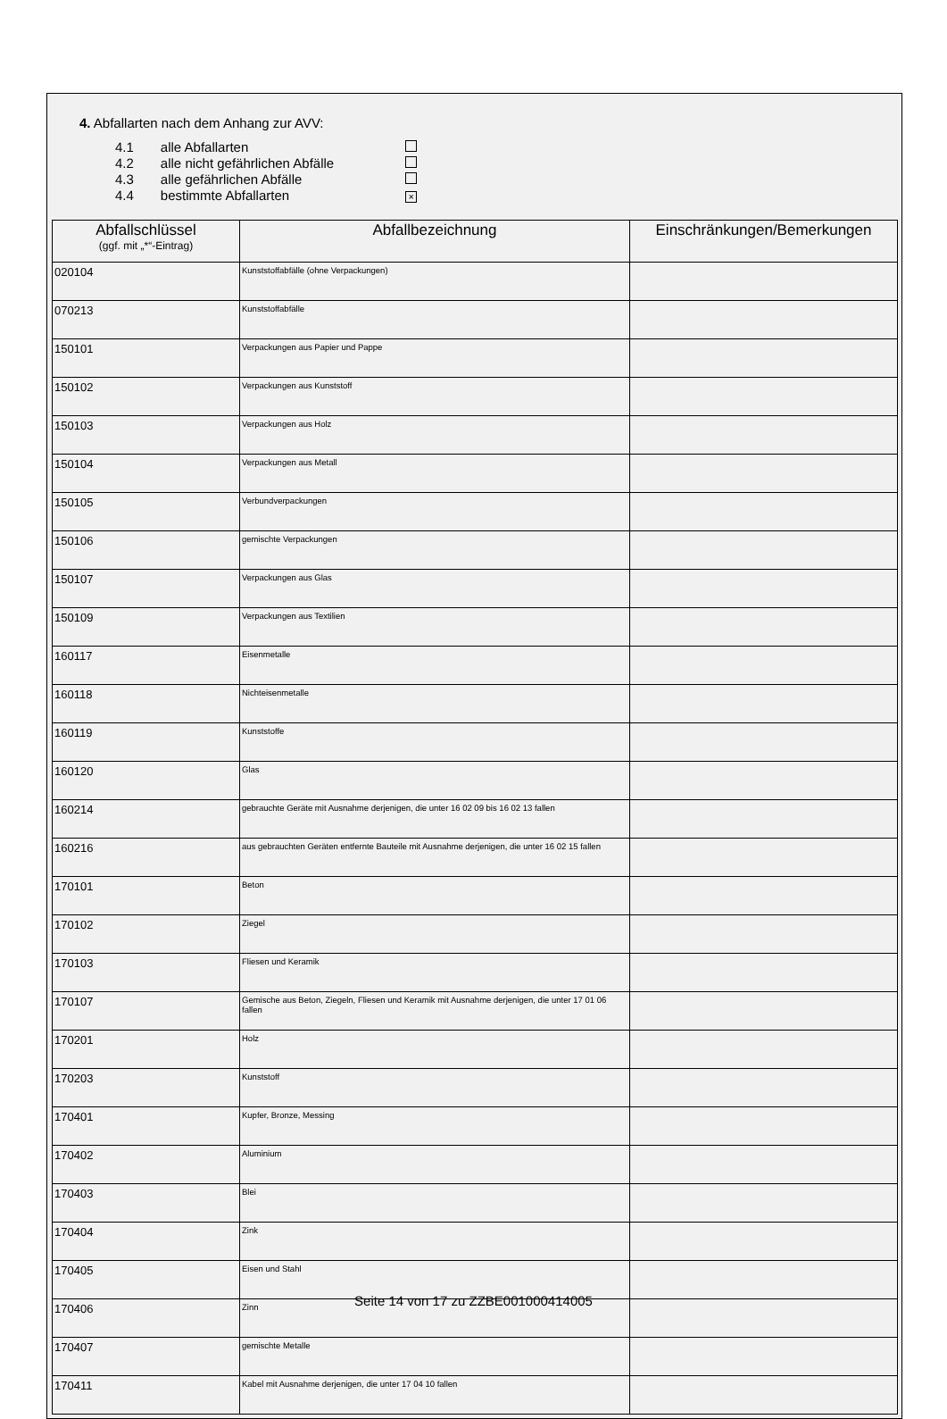4. Abfallarten nach dem Anhang zur AVV:
| 4.1 | alle Abfallarten | |
| 4.2 | alle nicht gefährlichen Abfälle | |
| 4.3 | alle gefährlichen Abfälle | |
| 4.4 | bestimmte Abfallarten | × |
| Abfallschlüssel (ggf. mit „*“-Eintrag) | Abfallbezeichnung | Einschränkungen/Bemerkungen |
| --- | --- | --- |
| 020104 | Kunststoffabfälle (ohne Verpackungen) | |
| 070213 | Kunststoffabfälle | |
| 150101 | Verpackungen aus Papier und Pappe | |
| 150102 | Verpackungen aus Kunststoff | |
| 150103 | Verpackungen aus Holz | |
| 150104 | Verpackungen aus Metall | |
| 150105 | Verbundverpackungen | |
| 150106 | gemischte Verpackungen | |
| 150107 | Verpackungen aus Glas | |
| 150109 | Verpackungen aus Textilien | |
| 160117 | Eisenmetalle | |
| 160118 | Nichteisenmetalle | |
| 160119 | Kunststoffe | |
| 160120 | Glas | |
| 160214 | gebrauchte Geräte mit Ausnahme derjenigen, die unter 16 02 09 bis 16 02 13 fallen | |
| 160216 | aus gebrauchten Geräten entfernte Bauteile mit Ausnahme derjenigen, die unter 16 02 15 fallen | |
| 170101 | Beton | |
| 170102 | Ziegel | |
| 170103 | Fliesen und Keramik | |
| 170107 | Gemische aus Beton, Ziegeln, Fliesen und Keramik mit Ausnahme derjenigen, die unter 17 01 06 fallen | |
| 170201 | Holz | |
| 170203 | Kunststoff | |
| 170401 | Kupfer, Bronze, Messing | |
| 170402 | Aluminium | |
| 170403 | Blei | |
| 170404 | Zink | |
| 170405 | Eisen und Stahl | |
| 170406 | Zinn | |
| 170407 | gemischte Metalle | |
| 170411 | Kabel mit Ausnahme derjenigen, die unter 17 04 10 fallen | |
Seite 14 von 17 zu ZZBE001000414005